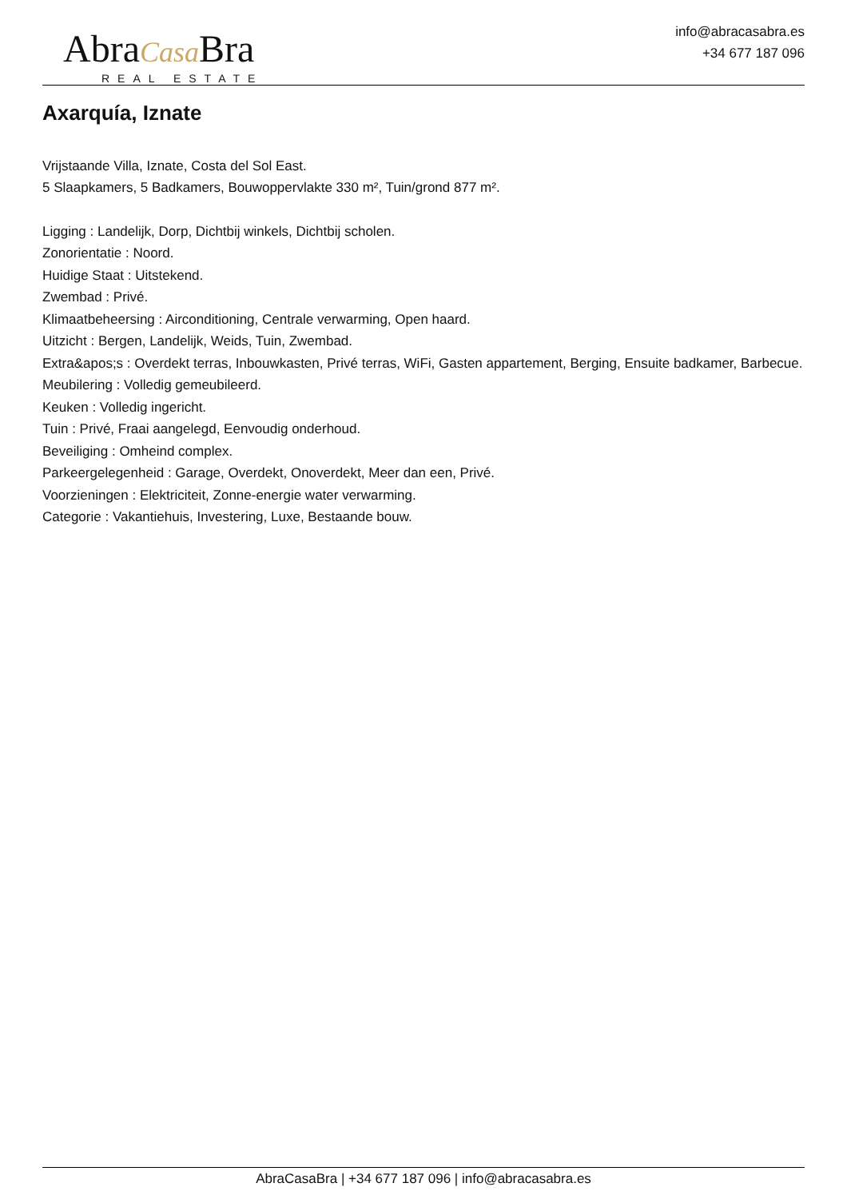AbraCasa Bra
REAL ESTATE
info@abracasabra.es
+34 677 187 096
Axarquía, Iznate
Vrijstaande Villa, Iznate, Costa del Sol East.
5 Slaapkamers, 5 Badkamers, Bouwoppervlakte 330 m², Tuin/grond 877 m².
Ligging : Landelijk, Dorp, Dichtbij winkels, Dichtbij scholen.
Zonorientatie : Noord.
Huidige Staat : Uitstekend.
Zwembad : Privé.
Klimaatbeheersing : Airconditioning, Centrale verwarming, Open haard.
Uitzicht : Bergen, Landelijk, Weids, Tuin, Zwembad.
Extra&apos;s : Overdekt terras, Inbouwkasten, Privé terras, WiFi, Gasten appartement, Berging, Ensuite badkamer, Barbecue.
Meubilering : Volledig gemeubileerd.
Keuken : Volledig ingericht.
Tuin : Privé, Fraai aangelegd, Eenvoudig onderhoud.
Beveiliging : Omheind complex.
Parkeergelegenheid : Garage, Overdekt, Onoverdekt, Meer dan een, Privé.
Voorzieningen : Elektriciteit, Zonne-energie water verwarming.
Categorie : Vakantiehuis, Investering, Luxe, Bestaande bouw.
AbraCasaBra | +34 677 187 096 | info@abracasabra.es